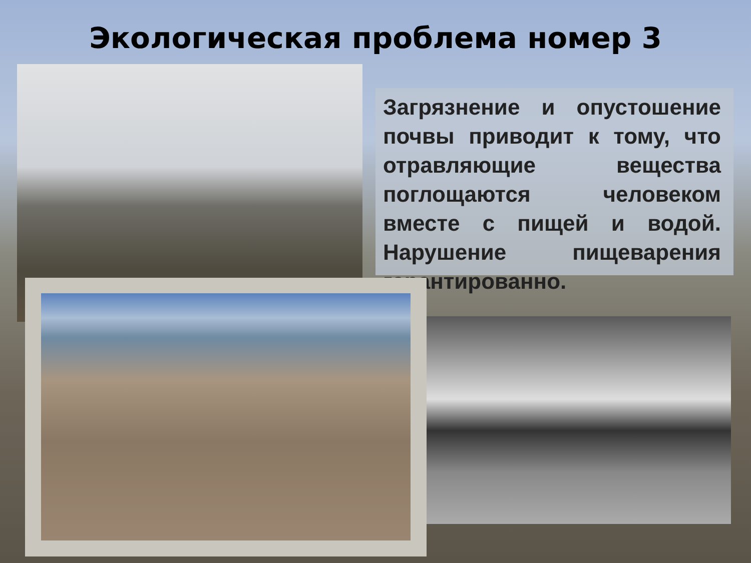Экологическая проблема номер 3
Загрязнение и опустошение почвы приводит к тому, что отравляющие вещества поглощаются человеком вместе с пищей и водой. Нарушение пищеварения гарантированно.